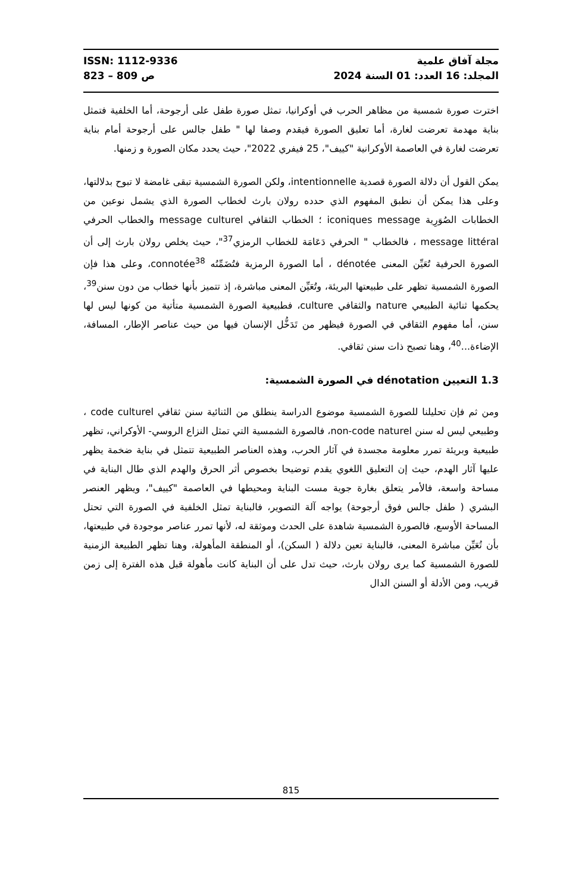ISSN: 1112-9336
823 – 809 ص
مجلة آفاق علمية
المجلد: 16 العدد: 01 السنة 2024
اخترت صورة شمسية من مظاهر الحرب في أوكرانيا، تمثل صورة طفل على أرجوحة، أما الخلفية فتمثل بناية مهدمة تعرضت لغارة، أما تعليق الصورة فيقدم وصفا لها " طفل جالس على أرجوحة أمام بناية تعرضت لغارة في العاصمة الأوكرانية "كييف"، 25 فيفري 2022"، حيث يحدد مكان الصورة و زمنها.
يمكن القول أن دلالة الصورة قصدية intentionnelle، ولكن الصورة الشمسية تبقى غامضة لا تبوح بدلالتها، وعلى هذا يمكن أن نطبق المفهوم الذي حدده رولان بارث لخطاب الصورة الذي يشمل نوعين من الخطابات الصُوَرِية iconiques message ؛ الخطاب الثقافي message culturel والخطاب الحرفي message littéral ، فالخطاب " الحرفي دَعَامَة للخطاب الرمزي<sup>37</sup>"، حيث يخلص رولان بارث إلى أن الصورة الحرفية تُعَيِّن المعنى dénotée ، أما الصورة الرمزية فتُضَمِّنُه connotée<sup>38</sup>، وعلى هذا فإن الصورة الشمسية تظهر على طبيعتها البريئة، وتُعَيِّن المعنى مباشرة، إذ تتميز بأنها خطاب من دون سنن<sup>39</sup>، يحكمها ثنائية الطبيعي nature والثقافي culture، فطبيعية الصورة الشمسية متأتية من كونها ليس لها سنن، أما مفهوم الثقافي في الصورة فيظهر من تَدَخُّل الإنسان فيها من حيث عناصر الإطار، المسافة، الإضاءة...<sup>40</sup>، وهنا تصبح ذات سنن ثقافي.
1.3 التعيين dénotation في الصورة الشمسية:
ومن ثم فإن تحليلنا للصورة الشمسية موضوع الدراسة ينطلق من الثنائية سنن ثقافي code culturel ، وطبيعي ليس له سنن non-code naturel، فالصورة الشمسية التي تمثل النزاع الروسي- الأوكراني، تظهر طبيعية وبريئة تمرر معلومة مجسدة في آثار الحرب، وهذه العناصر الطبيعية تتمثل في بناية ضخمة يظهر عليها آثار الهدم، حيث إن التعليق اللغوي يقدم توضيحا بخصوص أثر الحرق والهدم الذي طال البناية في مساحة واسعة، فالأمر يتعلق بغارة جوية مست البناية ومحيطها في العاصمة "كييف"، ويظهر العنصر البشري ( طفل جالس فوق أرجوحة) يواجه آلة التصوير، فالبناية تمثل الخلفية في الصورة التي تحتل المساحة الأوسع، فالصورة الشمسية شاهدة على الحدث وموثقة له، لأنها تمرر عناصر موجودة في طبيعتها، بأن تُعَيِّن مباشرة المعنى، فالبناية تعين دلالة ( السكن)، أو المنطقة المأهولة، وهنا تظهر الطبيعة الزمنية للصورة الشمسية كما يرى رولان بارث، حيث تدل على أن البناية كانت مأهولة قبل هذه الفترة إلى زمن قريب، ومن الأدلة أو السنن الدال
815